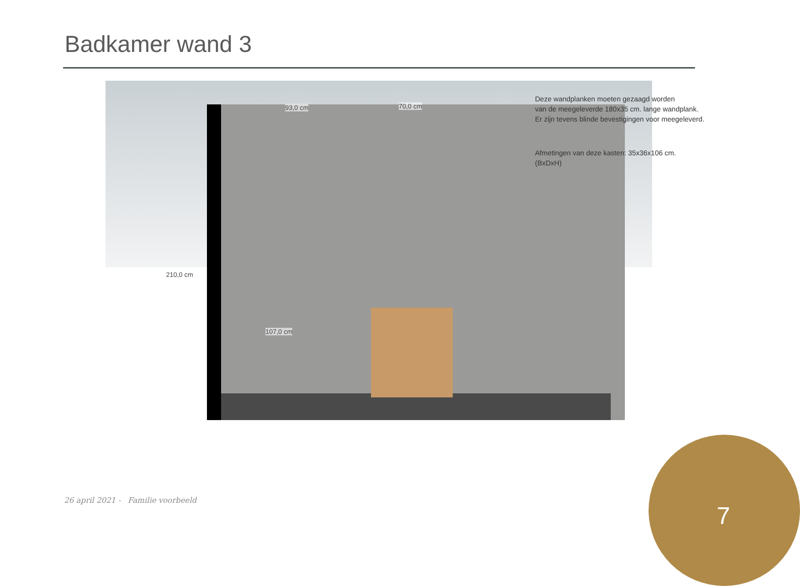Badkamer wand 3
93,0 cm 70,0 cm
210,0 cm
107,0 cm
Deze wandplanken moeten gezaagd worden
van de meegeleverde 180x35 cm. lange wandplank.
Er zijn tevens blinde bevestigingen voor meegeleverd.
Afmetingen van deze kasten: 35x36x106 cm.
(BxDxH)
26 april 2021 - Familie voorbeeld
7